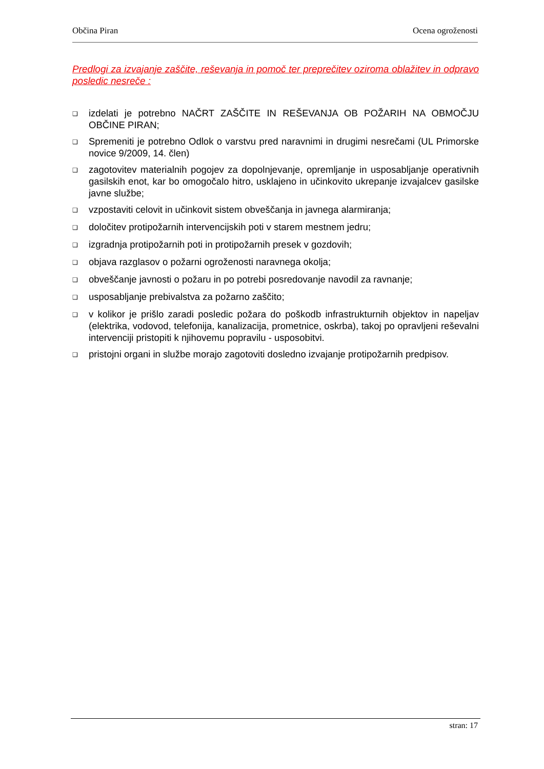Občina Piran Ocena ogroženosti
Predlogi za izvajanje zaščite, reševanja in pomoč ter preprečitev oziroma oblažitev in odpravo posledic nesreče :
❑ izdelati je potrebno NAČRT ZAŠČITE IN REŠEVANJA OB POŽARIH NA OBMOČJU OBČINE PIRAN;
❑ Spremeniti je potrebno Odlok o varstvu pred naravnimi in drugimi nesrečami (UL Primorske novice 9/2009, 14. člen)
❑ zagotovitev materialnih pogojev za dopolnjevanje, opremljanje in usposabljanje operativnih gasilskih enot, kar bo omogočalo hitro, usklajeno in učinkovito ukrepanje izvajalcev gasilske javne službe;
❑ vzpostaviti celovit in učinkovit sistem obveščanja in javnega alarmiranja;
❑ določitev protipožarnih intervencijskih poti v starem mestnem jedru;
❑ izgradnja protipožarnih poti in protipožarnih presek v gozdovih;
❑ objava razglasov o požarni ogroženosti naravnega okolja;
❑ obveščanje javnosti o požaru in po potrebi posredovanje navodil za ravnanje;
❑ usposabljanje prebivalstva za požarno zaščito;
❑ v kolikor je prišlo zaradi posledic požara do poškodb infrastrukturnih objektov in napeljav (elektrika, vodovod, telefonija, kanalizacija, prometnice, oskrba), takoj po opravljeni reševalni intervenciji pristopiti k njihovemu popravilu - usposobitvi.
❑ pristojni organi in službe morajo zagotoviti dosledno izvajanje protipožarnih predpisov.
stran: 17